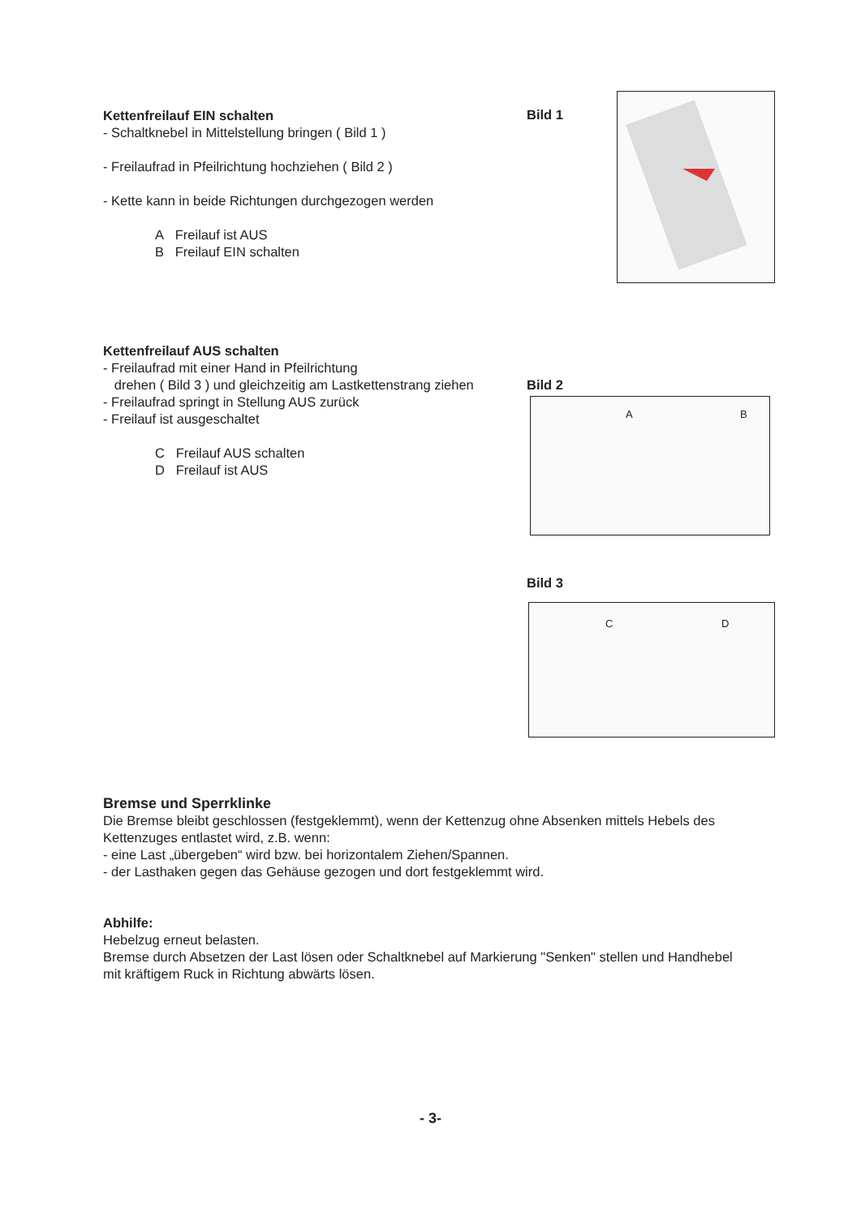Kettenfreilauf EIN schalten
- Schaltknebel in Mittelstellung bringen ( Bild 1 )
- Freilaufrad in Pfeilrichtung hochziehen ( Bild 2 )
- Kette kann in beide Richtungen durchgezogen werden
A Freilauf ist AUS
B Freilauf EIN schalten
Bild 1
Kettenfreilauf AUS schalten
- Freilaufrad mit einer Hand in Pfeilrichtung
drehen ( Bild 3 ) und gleichzeitig am Lastkettenstrang ziehen
- Freilaufrad springt in Stellung AUS zurück
- Freilauf ist ausgeschaltet
C Freilauf AUS schalten
D Freilauf ist AUS
Bild 2
A B
Bild 3
C D
Bremse und Sperrklinke
Die Bremse bleibt geschlossen (festgeklemmt), wenn der Kettenzug ohne Absenken mittels Hebels des Kettenzuges entlastet wird, z.B. wenn:
- eine Last „übergeben“ wird bzw. bei horizontalem Ziehen/Spannen.
- der Lasthaken gegen das Gehäuse gezogen und dort festgeklemmt wird.
Abhilfe:
Hebelzug erneut belasten.
Bremse durch Absetzen der Last lösen oder Schaltknebel auf Markierung "Senken" stellen und Handhebel mit kräftigem Ruck in Richtung abwärts lösen.
- 3-